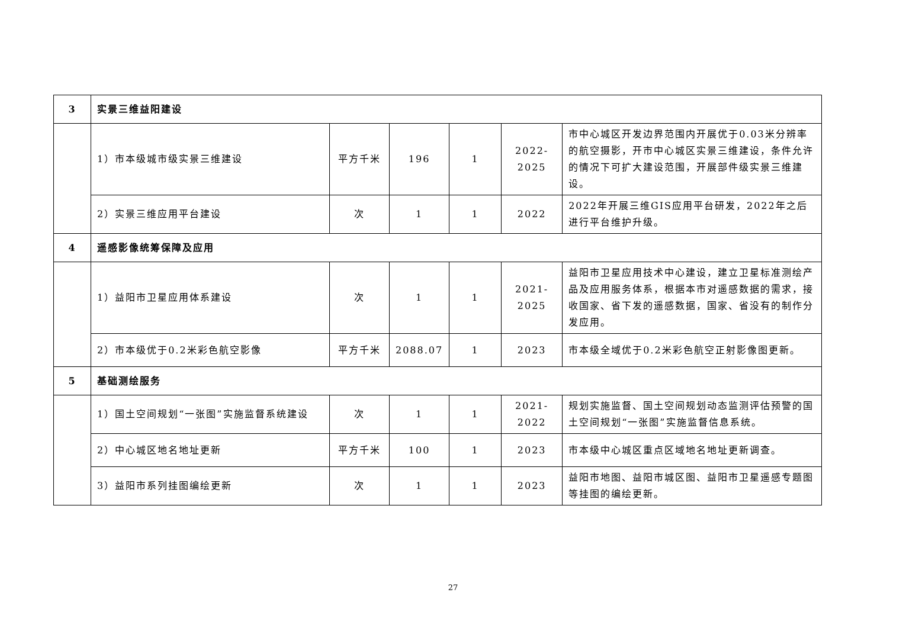| 3 | 实景三维益阳建设 | | | | | |
| | 1）市本级城市级实景三维建设 | 平方千米 | 196 | 1 | 2022-2025 | 市中心城区开发边界范围内开展优于0.03米分辨率的航空摄影，开市中心城区实景三维建设，条件允许的情况下可扩大建设范围，开展部件级实景三维建设。 |
| | 2）实景三维应用平台建设 | 次 | 1 | 1 | 2022 | 2022年开展三维GIS应用平台研发，2022年之后进行平台维护升级。 |
| 4 | 遥感影像统筹保障及应用 | | | | | |
| | 1）益阳市卫星应用体系建设 | 次 | 1 | 1 | 2021-2025 | 益阳市卫星应用技术中心建设，建立卫星标准测绘产品及应用服务体系，根据本市对遥感数据的需求，接收国家、省下发的遥感数据，国家、省没有的制作分发应用。 |
| | 2）市本级优于0.2米彩色航空影像 | 平方千米 | 2088.07 | 1 | 2023 | 市本级全域优于0.2米彩色航空正射影像图更新。 |
| 5 | 基础测绘服务 | | | | | |
| | 1）国土空间规划“一张图”实施监督系统建设 | 次 | 1 | 1 | 2021-2022 | 规划实施监督、国土空间规划动态监测评估预警的国土空间规划“一张图”实施监督信息系统。 |
| | 2）中心城区地名地址更新 | 平方千米 | 100 | 1 | 2023 | 市本级中心城区重点区域地名地址更新调查。 |
| | 3）益阳市系列挂图编绘更新 | 次 | 1 | 1 | 2023 | 益阳市地图、益阳市城区图、益阳市卫星遥感专题图等挂图的编绘更新。 |
27